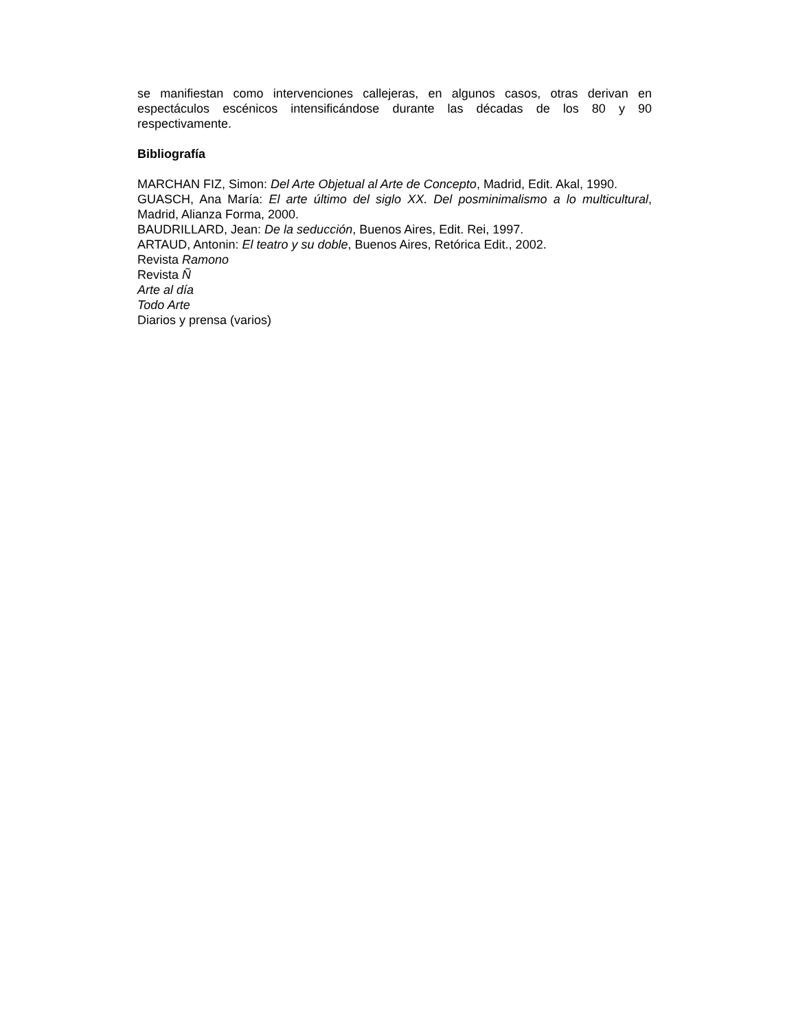se manifiestan como intervenciones callejeras, en algunos casos, otras derivan en espectáculos escénicos intensificándose durante las décadas de los 80 y 90 respectivamente.
Bibliografía
MARCHAN FIZ, Simon: Del Arte Objetual al Arte de Concepto, Madrid, Edit. Akal, 1990.
GUASCH, Ana María: El arte último del siglo XX. Del posminimalismo a lo multicultural, Madrid, Alianza Forma, 2000.
BAUDRILLARD, Jean: De la seducción, Buenos Aires, Edit. Rei, 1997.
ARTAUD, Antonin: El teatro y su doble, Buenos Aires, Retórica Edit., 2002.
Revista Ramono
Revista Ñ
Arte al día
Todo Arte
Diarios y prensa (varios)